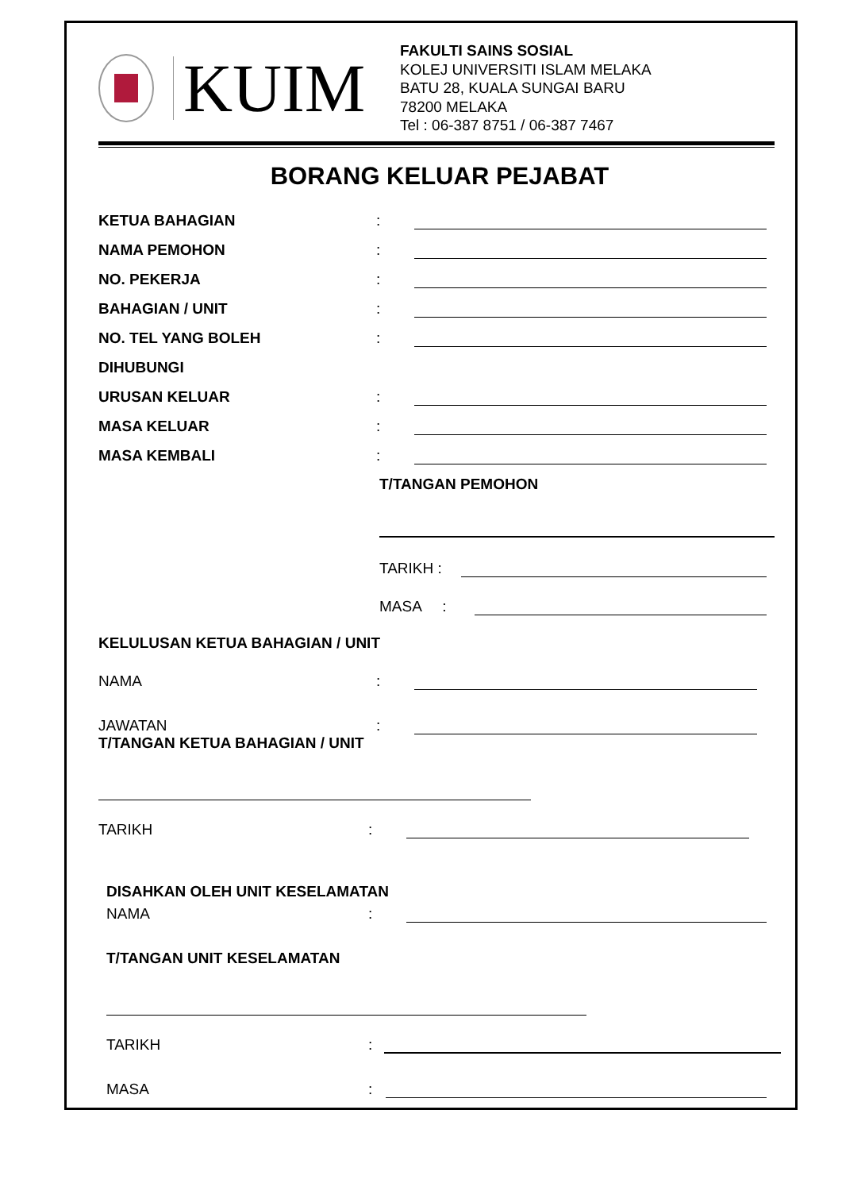KUIM
FAKULTI SAINS SOSIAL
KOLEJ UNIVERSITI ISLAM MELAKA
BATU 28, KUALA SUNGAI BARU
78200 MELAKA
Tel : 06-387 8751 / 06-387 7467
BORANG KELUAR PEJABAT
KETUA BAHAGIAN:
NAMA PEMOHON:
NO. PEKERJA:
BAHAGIAN / UNIT:
NO. TEL YANG BOLEH:
DIHUBUNGI
URUSAN KELUAR:
MASA KELUAR:
MASA KEMBALI:
T/TANGAN PEMOHON
TARIKH :
MASA :
KELULUSAN KETUA BAHAGIAN / UNIT
NAMA:
JAWATAN:
T/TANGAN KETUA BAHAGIAN / UNIT
TARIKH:
DISAHKAN OLEH UNIT KESELAMATAN
NAMA:
T/TANGAN UNIT KESELAMATAN
TARIKH:
MASA: